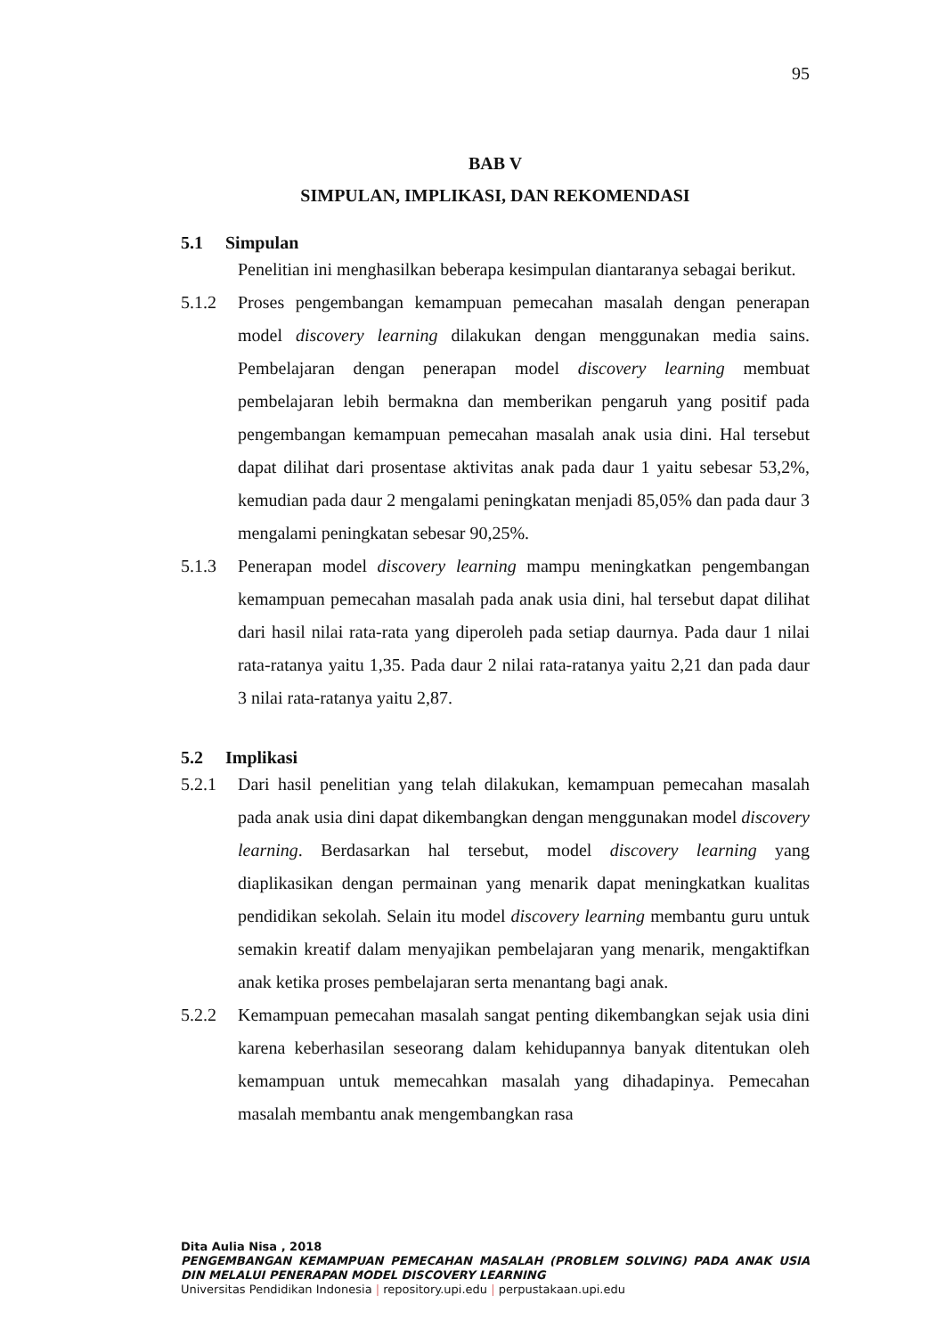95
BAB V
SIMPULAN, IMPLIKASI, DAN REKOMENDASI
5.1 Simpulan
Penelitian ini menghasilkan beberapa kesimpulan diantaranya sebagai berikut.
5.1.2 Proses pengembangan kemampuan pemecahan masalah dengan penerapan model discovery learning dilakukan dengan menggunakan media sains. Pembelajaran dengan penerapan model discovery learning membuat pembelajaran lebih bermakna dan memberikan pengaruh yang positif pada pengembangan kemampuan pemecahan masalah anak usia dini. Hal tersebut dapat dilihat dari prosentase aktivitas anak pada daur 1 yaitu sebesar 53,2%, kemudian pada daur 2 mengalami peningkatan menjadi 85,05% dan pada daur 3 mengalami peningkatan sebesar 90,25%.
5.1.3 Penerapan model discovery learning mampu meningkatkan pengembangan kemampuan pemecahan masalah pada anak usia dini, hal tersebut dapat dilihat dari hasil nilai rata-rata yang diperoleh pada setiap daurnya. Pada daur 1 nilai rata-ratanya yaitu 1,35. Pada daur 2 nilai rata-ratanya yaitu 2,21 dan pada daur 3 nilai rata-ratanya yaitu 2,87.
5.2 Implikasi
5.2.1 Dari hasil penelitian yang telah dilakukan, kemampuan pemecahan masalah pada anak usia dini dapat dikembangkan dengan menggunakan model discovery learning. Berdasarkan hal tersebut, model discovery learning yang diaplikasikan dengan permainan yang menarik dapat meningkatkan kualitas pendidikan sekolah. Selain itu model discovery learning membantu guru untuk semakin kreatif dalam menyajikan pembelajaran yang menarik, mengaktifkan anak ketika proses pembelajaran serta menantang bagi anak.
5.2.2 Kemampuan pemecahan masalah sangat penting dikembangkan sejak usia dini karena keberhasilan seseorang dalam kehidupannya banyak ditentukan oleh kemampuan untuk memecahkan masalah yang dihadapinya. Pemecahan masalah membantu anak mengembangkan rasa
Dita Aulia Nisa , 2018
PENGEMBANGAN KEMAMPUAN PEMECAHAN MASALAH (PROBLEM SOLVING) PADA ANAK USIA DIN MELALUI PENERAPAN MODEL DISCOVERY LEARNING
Universitas Pendidikan Indonesia | repository.upi.edu | perpustakaan.upi.edu